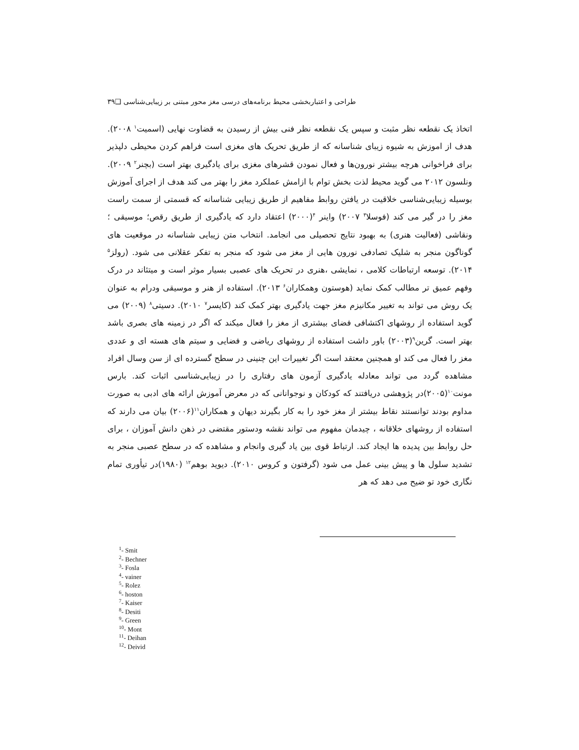طراحی و اعتباربخشی محیط برنامه‌های درسی مغز محور مبتنی بر زیبایی‌شناسی ❑۳۹
اتخاذ یک نقطعه نظر مثبت و سپس یک نقطعه نظر فنی بیش از رسیدن به قضاوت نهایی (اسمیت<sup>۱</sup> ۲۰۰۸). هدف از اموزش به شیوه زیبای شناسانه که از طریق تحریک های مغزی است فراهم کردن محیطی دلپذیر برای فراخوانی هرچه بیشتر نورون‌ها و فعال نمودن قشرهای مغزی برای یادگیری بهتر است (بچنر<sup>۲</sup> ۲۰۰۹). ونلسون ۲۰۱۲ می گوید محیط لذت بخش توام با ازامش عملکرد مغز را بهتر می کند هدف از اجرای آموزش بوسیله زیبایی‌شناسی خلاقیت در یافتن روابط مفاهیم از طریق زیبایی شناسانه که قسمتی از سمت راست مغز را در گیر می کند (فوسلا<sup>۳</sup> ۲۰۰۷) واینر <sup>۴</sup>(۲۰۰۰) اعتقاد دارد که یادگیری از طریق رقص؛ موسیقی ؛ ونقاشی (فعالیت هنری) به بهبود نتایج تحصیلی می انجامد. انتخاب متن زیبایی شناسانه در موقعیت های گوناگون منجر به شلیک تصادفی نورون هایی از مغز می شود که منجر به تفکر عقلانی می شود. (رولز<sup>۵</sup> ۲۰۱۴). توسعه ارتباطات کلامی ، نمایشی ،هنری در تحریک های عصبی بسیار موثر است و میتئاند در درک وفهم عمیق تر مطالب کمک نماید (هوستون وهمکاران<sup>۶</sup> ۲۰۱۳). استفاده از هنر و موسیقی ودرام به عنوان یک روش می تواند به تغییر مکانیزم مغز جهت یادگیری بهتر کمک کند (کایسر<sup>۷</sup> ۲۰۱۰). دسیتی<sup>۸</sup> (۲۰۰۹) می گوید استفاده از روشهای اکتشافی فضای بیشتری از مغز را فعال میکند که اگر در زمینه های بصری باشد بهتر است. گرین<sup>۹</sup>(۲۰۰۳) باور داشت استفاده از روشهای ریاضی و فضایی و سیتم های هسته ای و عددی مغز را فعال می کند او همچنین معتقد است اگر تغییرات این چنینی در سطح گسترده ای از سن وسال افراد مشاهده گردد می تواند معادله یادگیری آزمون های رفتاری را در زیبایی‌شناسی اثبات کند. بارس مونت<sup>۱۰</sup>(۲۰۰۵)در پژوهشی دریافتند که کودکان و نوجوانانی که در معرض آموزش ارائه های ادبی به صورت مداوم بودند توانستند نقاط بیشتر از مغز خود را به کار بگیرند دیهان و همکاران<sup>۱۱</sup>(۲۰۰۶) بیان می دارند که استفاده از روشهای خلاقانه ، چیدمان مفهوم می تواند نقشه ودستور مقتضی در ذهن دانش آموزان ، برای حل روابط بین پدیده ها ایجاد کند. ارتباط قوی بین یاد گیری وانجام و مشاهده که در سطح عصبی منجر به تشدید سلول ها و پیش بینی عمل می شود (گرفتون و کروس ۲۰۱۰). دیوید بوهم<sup>۱۲</sup> (۱۹۸۰)در تیأوری تمام نگاری خود تو ضیح می دهد که هر
<sup>1</sup>- Smit
<sup>2</sup>- Bechner
<sup>3</sup>- Fosla
<sup>4</sup>- vainer
<sup>5</sup>- Rolez
<sup>6</sup>- hoston
<sup>7</sup>- Kaiser
<sup>8</sup>- Desiti
<sup>9</sup>- Green
<sup>10</sup>- Mont
<sup>11</sup>- Deihan
<sup>12</sup>- Deivid